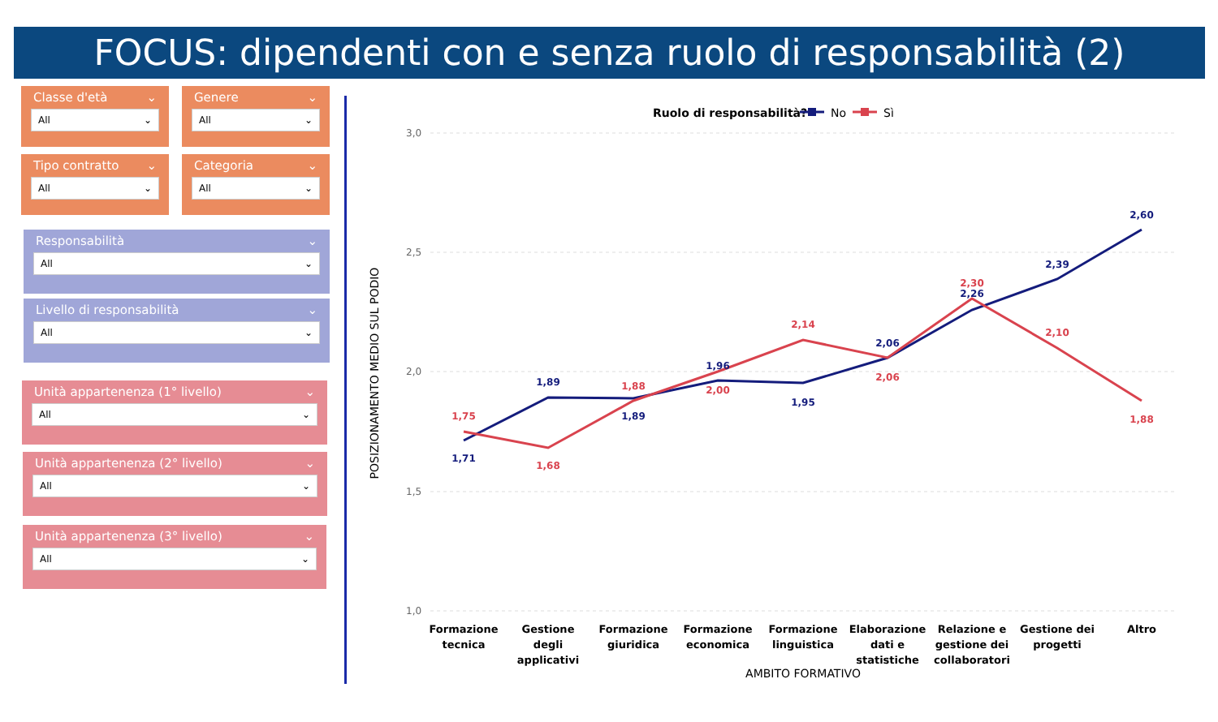FOCUS: dipendenti con e senza ruolo di responsabilità (2)
Classe d'età ⌄
All ⌄
Genere ⌄
All ⌄
Tipo contratto ⌄
All ⌄
Categoria ⌄
All ⌄
Responsabilità ⌄
All ⌄
Livello di responsabilità ⌄
All ⌄
Unità appartenenza (1° livello) ⌄
All ⌄
Unità appartenenza (2° livello) ⌄
All ⌄
Unità appartenenza (3° livello) ⌄
All ⌄
Ruolo di responsabilità?
No
Sì
3,0
2,5
2,0
1,5
1,0
POSIZIONAMENTO MEDIO SUL PODIO
1,71
1,89
1,89
1,96
1,95
2,06
2,26
2,39
2,60
1,75
1,68
1,88
2,00
2,14
2,06
2,30
2,10
1,88
Formazione
tecnica
Gestione
degli
applicativi
Formazione
giuridica
Formazione
economica
Formazione
linguistica
Elaborazione
dati e
statistiche
Relazione e
gestione dei
collaboratori
Gestione dei
progetti
Altro
AMBITO FORMATIVO